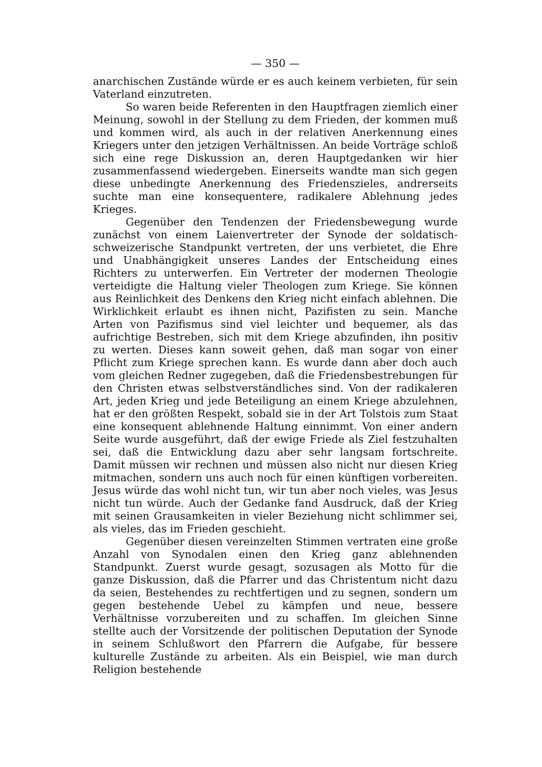— 350 —
anarchischen Zustände würde er es auch keinem verbieten, für sein Vaterland einzutreten.
So waren beide Referenten in den Hauptfragen ziemlich einer Meinung, sowohl in der Stellung zu dem Frieden, der kommen muß und kommen wird, als auch in der relativen Anerkennung eines Kriegers unter den jetzigen Verhältnissen. An beide Vorträge schloß sich eine rege Diskussion an, deren Hauptgedanken wir hier zusammenfassend wiedergeben. Einerseits wandte man sich gegen diese unbedingte Anerkennung des Friedenszieles, andrerseits suchte man eine konsequentere, radikalere Ablehnung jedes Krieges.
Gegenüber den Tendenzen der Friedensbewegung wurde zunächst von einem Laienvertreter der Synode der soldatisch-schweizerische Standpunkt vertreten, der uns verbietet, die Ehre und Unabhängigkeit unseres Landes der Entscheidung eines Richters zu unterwerfen. Ein Vertreter der modernen Theologie verteidigte die Haltung vieler Theologen zum Kriege. Sie können aus Reinlichkeit des Denkens den Krieg nicht einfach ablehnen. Die Wirklichkeit erlaubt es ihnen nicht, Pazifisten zu sein. Manche Arten von Pazifismus sind viel leichter und bequemer, als das aufrichtige Bestreben, sich mit dem Kriege abzufinden, ihn positiv zu werten. Dieses kann soweit gehen, daß man sogar von einer Pflicht zum Kriege sprechen kann. Es wurde dann aber doch auch vom gleichen Redner zugegeben, daß die Friedensbestrebungen für den Christen etwas selbstverständliches sind. Von der radikaleren Art, jeden Krieg und jede Beteiligung an einem Kriege abzulehnen, hat er den größten Respekt, sobald sie in der Art Tolstois zum Staat eine konsequent ablehnende Haltung einnimmt. Von einer andern Seite wurde ausgeführt, daß der ewige Friede als Ziel festzuhalten sei, daß die Entwicklung dazu aber sehr langsam fortschreite. Damit müssen wir rechnen und müssen also nicht nur diesen Krieg mitmachen, sondern uns auch noch für einen künftigen vorbereiten. Jesus würde das wohl nicht tun, wir tun aber noch vieles, was Jesus nicht tun würde. Auch der Gedanke fand Ausdruck, daß der Krieg mit seinen Grausamkeiten in vieler Beziehung nicht schlimmer sei, als vieles, das im Frieden geschieht.
Gegenüber diesen vereinzelten Stimmen vertraten eine große Anzahl von Synodalen einen den Krieg ganz ablehnenden Standpunkt. Zuerst wurde gesagt, sozusagen als Motto für die ganze Diskussion, daß die Pfarrer und das Christentum nicht dazu da seien, Bestehendes zu rechtfertigen und zu segnen, sondern um gegen bestehende Uebel zu kämpfen und neue, bessere Verhältnisse vorzubereiten und zu schaffen. Im gleichen Sinne stellte auch der Vorsitzende der politischen Deputation der Synode in seinem Schlußwort den Pfarrern die Aufgabe, für bessere kulturelle Zustände zu arbeiten. Als ein Beispiel, wie man durch Religion bestehende